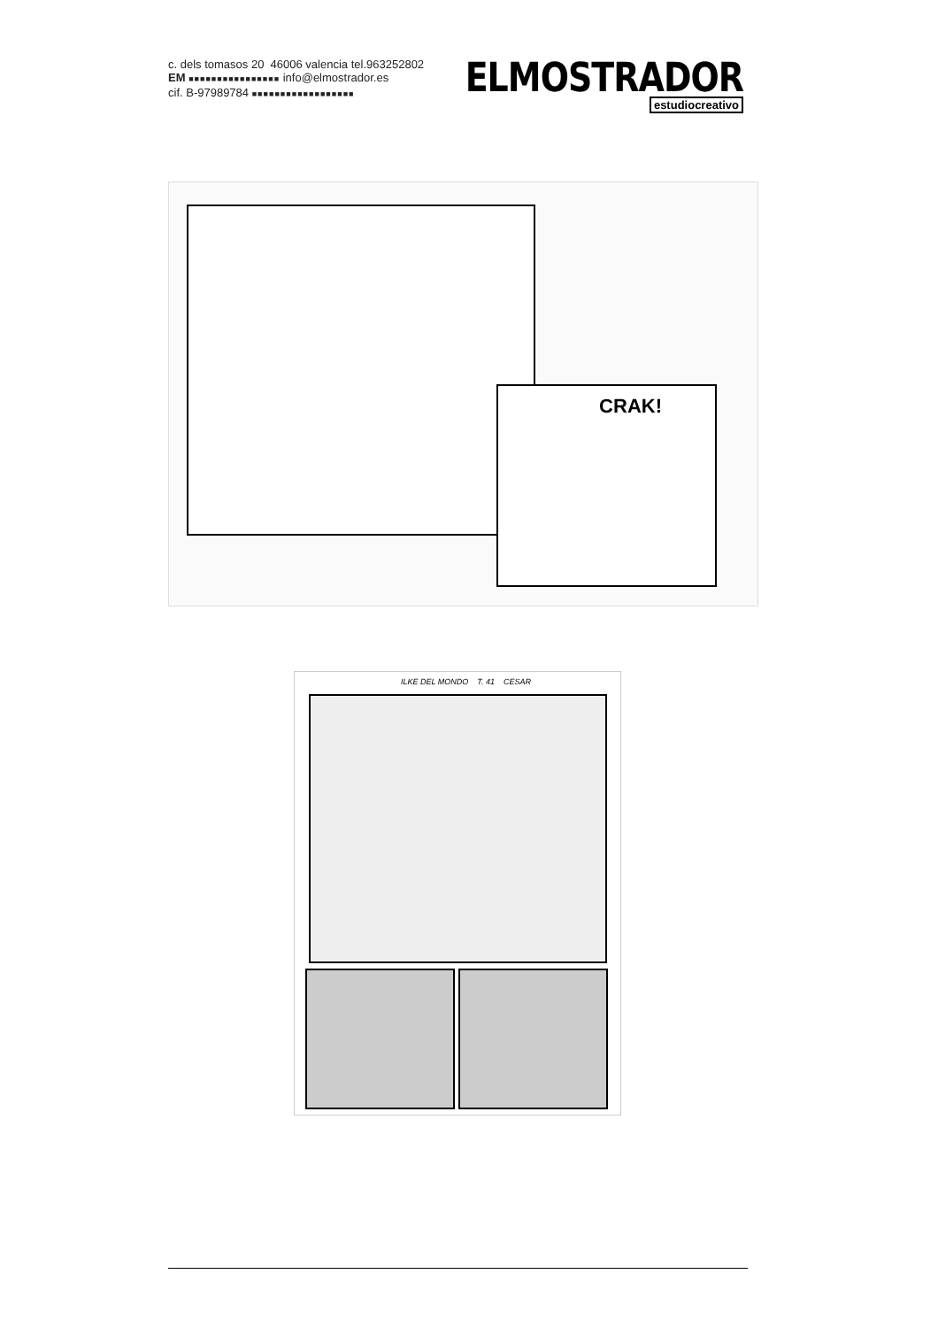c. dels tomasos 20 46006 valencia tel.963252802
EM ■■■■■■■■■■■■■■■■ info@elmostrador.es
cif. B-97989784 ■■■■■■■■■■■■■■■■■■
ELMOSTRADOR
estudiocreativo
CRAK!
ILKE DEL MONDO T. 41 CESAR